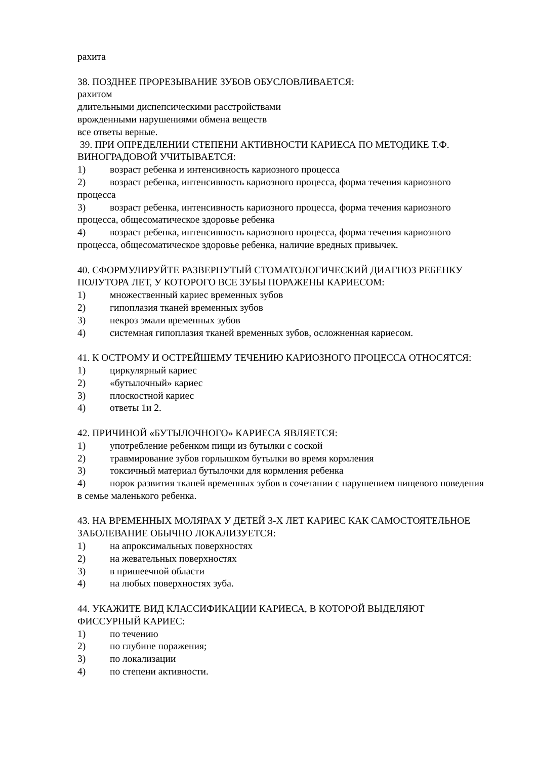рахита
38. ПОЗДНЕЕ ПРОРЕЗЫВАНИЕ ЗУБОВ ОБУСЛОВЛИВАЕТСЯ:
рахитом
длительными диспепсическими расстройствами
врожденными нарушениями обмена веществ
все ответы верные.
39. ПРИ ОПРЕДЕЛЕНИИ СТЕПЕНИ АКТИВНОСТИ КАРИЕСА ПО МЕТОДИКЕ Т.Ф. ВИНОГРАДОВОЙ УЧИТЫВАЕТСЯ:
1) возраст ребенка и интенсивность кариозного процесса
2) возраст ребенка, интенсивность кариозного процесса, форма течения кариозного процесса
3) возраст ребенка, интенсивность кариозного процесса, форма течения кариозного процесса, общесоматическое здоровье ребенка
4) возраст ребенка, интенсивность кариозного процесса, форма течения кариозного процесса, общесоматическое здоровье ребенка, наличие вредных привычек.
40. СФОРМУЛИРУЙТЕ РАЗВЕРНУТЫЙ СТОМАТОЛОГИЧЕСКИЙ ДИАГНОЗ РЕБЕНКУ ПОЛУТОРА ЛЕТ, У КОТОРОГО ВСЕ ЗУБЫ ПОРАЖЕНЫ КАРИЕСОМ:
1) множественный кариес временных зубов
2) гипоплазия тканей временных зубов
3) некроз эмали временных зубов
4) системная гипоплазия тканей временных зубов, осложненная кариесом.
41. К ОСТРОМУ И ОСТРЕЙШЕМУ ТЕЧЕНИЮ КАРИОЗНОГО ПРОЦЕССА ОТНОСЯТСЯ:
1) циркулярный кариес
2) «бутылочный» кариес
3) плоскостной кариес
4) ответы 1и 2.
42. ПРИЧИНОЙ «БУТЫЛОЧНОГО» КАРИЕСА ЯВЛЯЕТСЯ:
1) употребление ребенком пищи из бутылки с соской
2) травмирование зубов горлышком бутылки во время кормления
3) токсичный материал бутылочки для кормления ребенка
4) порок развития тканей временных зубов в сочетании с нарушением пищевого поведения в семье маленького ребенка.
43. НА ВРЕМЕННЫХ МОЛЯРАХ У ДЕТЕЙ 3-Х ЛЕТ КАРИЕС КАК САМОСТОЯТЕЛЬНОЕ ЗАБОЛЕВАНИЕ ОБЫЧНО ЛОКАЛИЗУЕТСЯ:
1) на апроксимальных поверхностях
2) на жевательных поверхностях
3) в пришеечной области
4) на любых поверхностях зуба.
44. УКАЖИТЕ ВИД КЛАССИФИКАЦИИ КАРИЕСА, В КОТОРОЙ ВЫДЕЛЯЮТ ФИССУРНЫЙ КАРИЕС:
1) по течению
2) по глубине поражения;
3) по локализации
4) по степени активности.